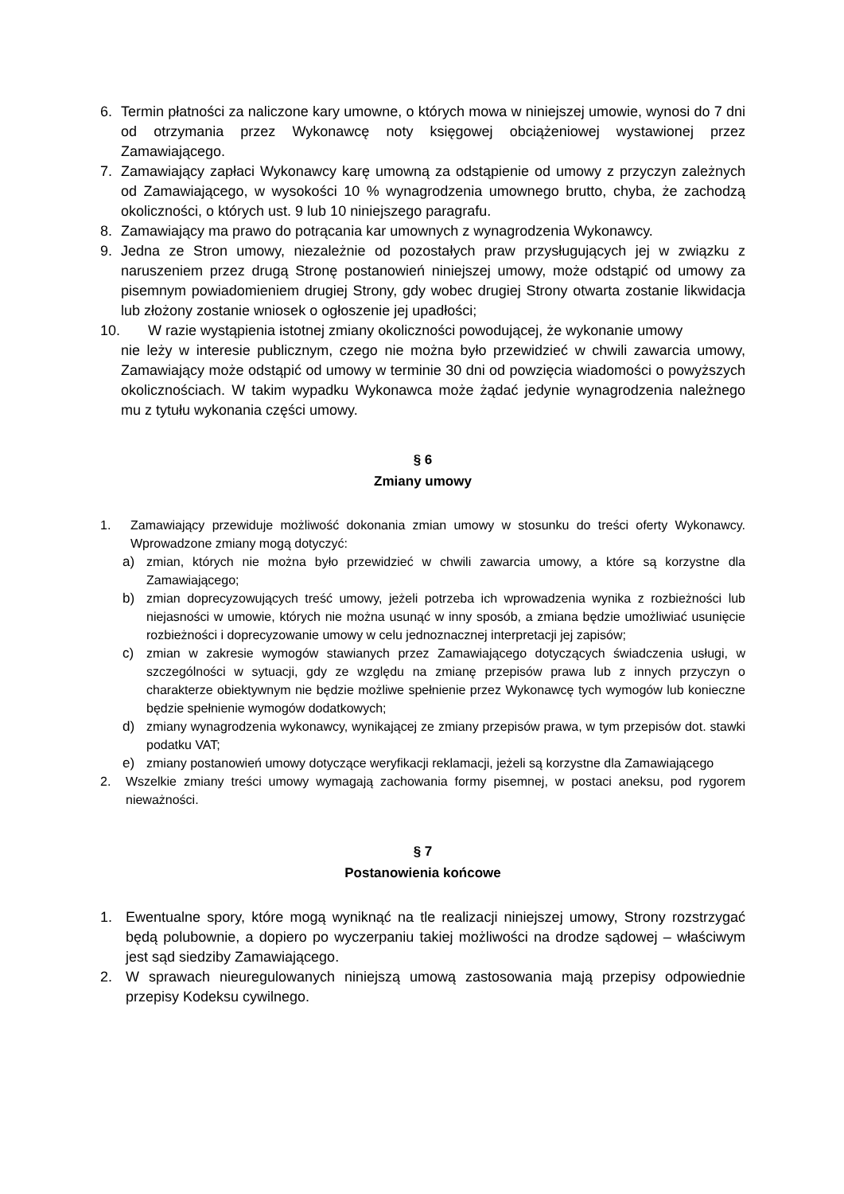6. Termin płatności za naliczone kary umowne, o których mowa w niniejszej umowie, wynosi do 7 dni od otrzymania przez Wykonawcę noty księgowej obciążeniowej wystawionej przez Zamawiającego.
7. Zamawiający zapłaci Wykonawcy karę umowną za odstąpienie od umowy z przyczyn zależnych od Zamawiającego, w wysokości 10 % wynagrodzenia umownego brutto, chyba, że zachodzą okoliczności, o których ust. 9 lub 10 niniejszego paragrafu.
8. Zamawiający ma prawo do potrącania kar umownych z wynagrodzenia Wykonawcy.
9. Jedna ze Stron umowy, niezależnie od pozostałych praw przysługujących jej w związku z naruszeniem przez drugą Stronę postanowień niniejszej umowy, może odstąpić od umowy za pisemnym powiadomieniem drugiej Strony, gdy wobec drugiej Strony otwarta zostanie likwidacja lub złożony zostanie wniosek o ogłoszenie jej upadłości;
10. W razie wystąpienia istotnej zmiany okoliczności powodującej, że wykonanie umowy
nie leży w interesie publicznym, czego nie można było przewidzieć w chwili zawarcia umowy, Zamawiający może odstąpić od umowy w terminie 30 dni od powzięcia wiadomości o powyższych okolicznościach. W takim wypadku Wykonawca może żądać jedynie wynagrodzenia należnego mu z tytułu wykonania części umowy.
§ 6
Zmiany umowy
1. Zamawiający przewiduje możliwość dokonania zmian umowy w stosunku do treści oferty Wykonawcy. Wprowadzone zmiany mogą dotyczyć:
a) zmian, których nie można było przewidzieć w chwili zawarcia umowy, a które są korzystne dla Zamawiającego;
b) zmian doprecyzowujących treść umowy, jeżeli potrzeba ich wprowadzenia wynika z rozbieżności lub niejasności w umowie, których nie można usunąć w inny sposób, a zmiana będzie umożliwiać usunięcie rozbieżności i doprecyzowanie umowy w celu jednoznacznej interpretacji jej zapisów;
c) zmian w zakresie wymogów stawianych przez Zamawiającego dotyczących świadczenia usługi, w szczególności w sytuacji, gdy ze względu na zmianę przepisów prawa lub z innych przyczyn o charakterze obiektywnym nie będzie możliwe spełnienie przez Wykonawcę tych wymogów lub konieczne będzie spełnienie wymogów dodatkowych;
d) zmiany wynagrodzenia wykonawcy, wynikającej ze zmiany przepisów prawa, w tym przepisów dot. stawki podatku VAT;
e) zmiany postanowień umowy dotyczące weryfikacji reklamacji, jeżeli są korzystne dla Zamawiającego
2. Wszelkie zmiany treści umowy wymagają zachowania formy pisemnej, w postaci aneksu, pod rygorem nieważności.
§ 7
Postanowienia końcowe
1. Ewentualne spory, które mogą wyniknąć na tle realizacji niniejszej umowy, Strony rozstrzygać będą polubownie, a dopiero po wyczerpaniu takiej możliwości na drodze sądowej – właściwym jest sąd siedziby Zamawiającego.
2. W sprawach nieuregulowanych niniejszą umową zastosowania mają przepisy odpowiednie przepisy Kodeksu cywilnego.